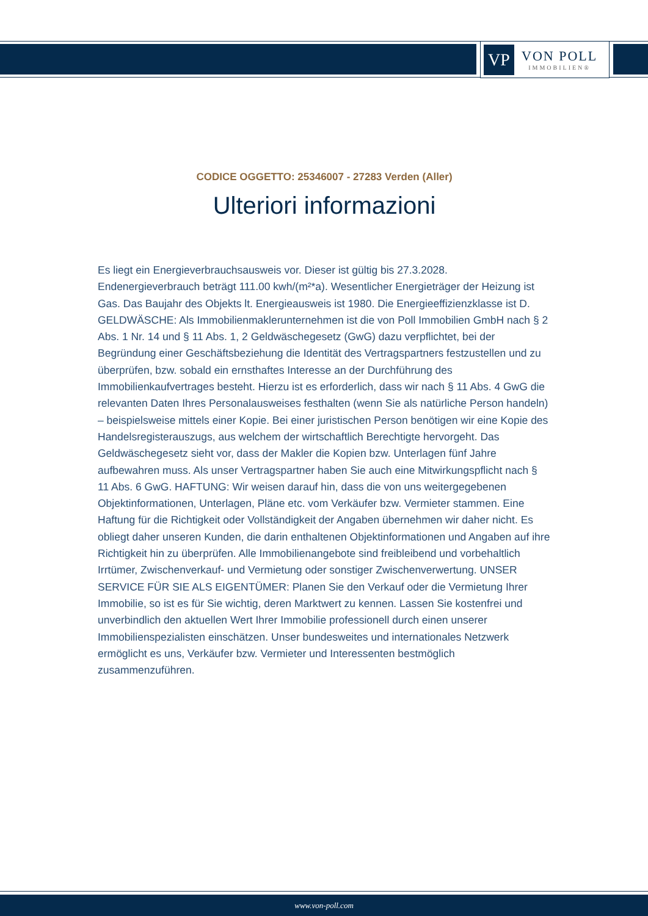VP
VON POLL
IMMOBILIEN®
CODICE OGGETTO: 25346007 - 27283 Verden (Aller)
Ulteriori informazioni
Es liegt ein Energieverbrauchsausweis vor. Dieser ist gültig bis 27.3.2028. Endenergieverbrauch beträgt 111.00 kwh/(m²*a). Wesentlicher Energieträger der Heizung ist Gas. Das Baujahr des Objekts lt. Energieausweis ist 1980. Die Energieeffizienzklasse ist D. GELDWÄSCHE: Als Immobilienmaklerunternehmen ist die von Poll Immobilien GmbH nach § 2 Abs. 1 Nr. 14 und § 11 Abs. 1, 2 Geldwäschegesetz (GwG) dazu verpflichtet, bei der Begründung einer Geschäftsbeziehung die Identität des Vertragspartners festzustellen und zu überprüfen, bzw. sobald ein ernsthaftes Interesse an der Durchführung des Immobilienkaufvertrages besteht. Hierzu ist es erforderlich, dass wir nach § 11 Abs. 4 GwG die relevanten Daten Ihres Personalausweises festhalten (wenn Sie als natürliche Person handeln) – beispielsweise mittels einer Kopie. Bei einer juristischen Person benötigen wir eine Kopie des Handelsregisterauszugs, aus welchem der wirtschaftlich Berechtigte hervorgeht. Das Geldwäschegesetz sieht vor, dass der Makler die Kopien bzw. Unterlagen fünf Jahre aufbewahren muss. Als unser Vertragspartner haben Sie auch eine Mitwirkungspflicht nach § 11 Abs. 6 GwG. HAFTUNG: Wir weisen darauf hin, dass die von uns weitergegebenen Objektinformationen, Unterlagen, Pläne etc. vom Verkäufer bzw. Vermieter stammen. Eine Haftung für die Richtigkeit oder Vollständigkeit der Angaben übernehmen wir daher nicht. Es obliegt daher unseren Kunden, die darin enthaltenen Objektinformationen und Angaben auf ihre Richtigkeit hin zu überprüfen. Alle Immobilienangebote sind freibleibend und vorbehaltlich Irrtümer, Zwischenverkauf- und Vermietung oder sonstiger Zwischenverwertung. UNSER SERVICE FÜR SIE ALS EIGENTÜMER: Planen Sie den Verkauf oder die Vermietung Ihrer Immobilie, so ist es für Sie wichtig, deren Marktwert zu kennen. Lassen Sie kostenfrei und unverbindlich den aktuellen Wert Ihrer Immobilie professionell durch einen unserer Immobilienspezialisten einschätzen. Unser bundesweites und internationales Netzwerk ermöglicht es uns, Verkäufer bzw. Vermieter und Interessenten bestmöglich zusammenzuführen.
www.von-poll.com